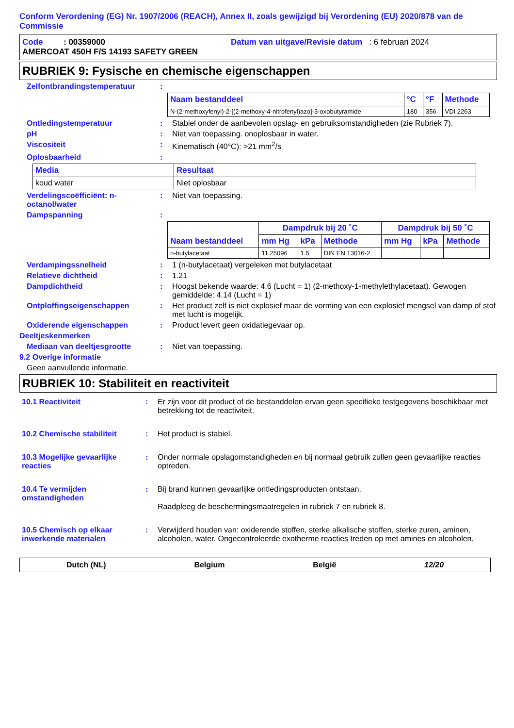Conform Verordening (EG) Nr. 1907/2006 (REACH), Annex II, zoals gewijzigd bij Verordening (EU) 2020/878 van de Commissie
Code : 00359000 Datum van uitgave/Revisie datum : 6 februari 2024
AMERCOAT 450H F/S 14193 SAFETY GREEN
RUBRIEK 9: Fysische en chemische eigenschappen
Zelfontbrandingstemperatuur :
| Naam bestanddeel | °C | °F | Methode |
| --- | --- | --- | --- |
| N-(2-methoxyfenyl)-2-[(2-methoxy-4-nitrofenyl)azo]-3-oxobutyramide | 180 | 356 | VDI 2263 |
Ontledingstemperatuur : Stabiel onder de aanbevolen opslag- en gebruiksomstandigheden (zie Rubriek 7).
pH : Niet van toepassing. onoplosbaar in water.
Viscositeit : Kinematisch (40°C): >21 mm<sup>2</sup>/s
Oplosbaarheid :
| Media | Resultaat |
| --- | --- |
| koud water | Niet oplosbaar |
Verdelingscoëfficiënt: n-octanol/water
: Niet van toepassing.
Dampspanning :
| Naam bestanddeel | Dampdruk bij 20 ˚C | | | Dampdruk bij 50 ˚C | | |
| --- | --- | --- | --- | --- | --- | --- |
| | mm Hg | kPa | Methode | mm Hg | kPa | Methode |
| n-butylacetaat | 11.25096 | 1.5 | DIN EN 13016-2 | | | |
Verdampingssnelheid : 1 (n-butylacetaat) vergeleken met butylacetaat
Relatieve dichtheid : 1.21
Dampdichtheid : Hoogst bekende waarde: 4.6 (Lucht = 1) (2-methoxy-1-methylethylacetaat). Gewogen gemiddelde: 4.14 (Lucht = 1)
Ontploffingseigenschappen : Het product zelf is niet explosief maar de vorming van een explosief mengsel van damp of stof met lucht is mogelijk.
Oxiderende eigenschappen : Product levert geen oxidatiegevaar op.
Deeltjeskenmerken
Mediaan van deeltjesgrootte : Niet van toepassing.
9.2 Overige informatie
Geen aanvullende informatie.
RUBRIEK 10: Stabiliteit en reactiviteit
10.1 Reactiviteit : Er zijn voor dit product of de bestanddelen ervan geen specifieke testgegevens beschikbaar met betrekking tot de reactiviteit.
10.2 Chemische stabiliteit : Het product is stabiel.
10.3 Mogelijke gevaarlijke reacties
: Onder normale opslagomstandigheden en bij normaal gebruik zullen geen gevaarlijke reacties optreden.
10.4 Te vermijden omstandigheden
: Bij brand kunnen gevaarlijke ontledingsproducten ontstaan.
Raadpleeg de beschermingsmaatregelen in rubriek 7 en rubriek 8.
10.5 Chemisch op elkaar inwerkende materialen
: Verwijderd houden van: oxiderende stoffen, sterke alkalische stoffen, sterke zuren, aminen, alcoholen, water. Ongecontroleerde exotherme reacties treden op met amines en alcoholen.
Dutch (NL) Belgium België 12/20